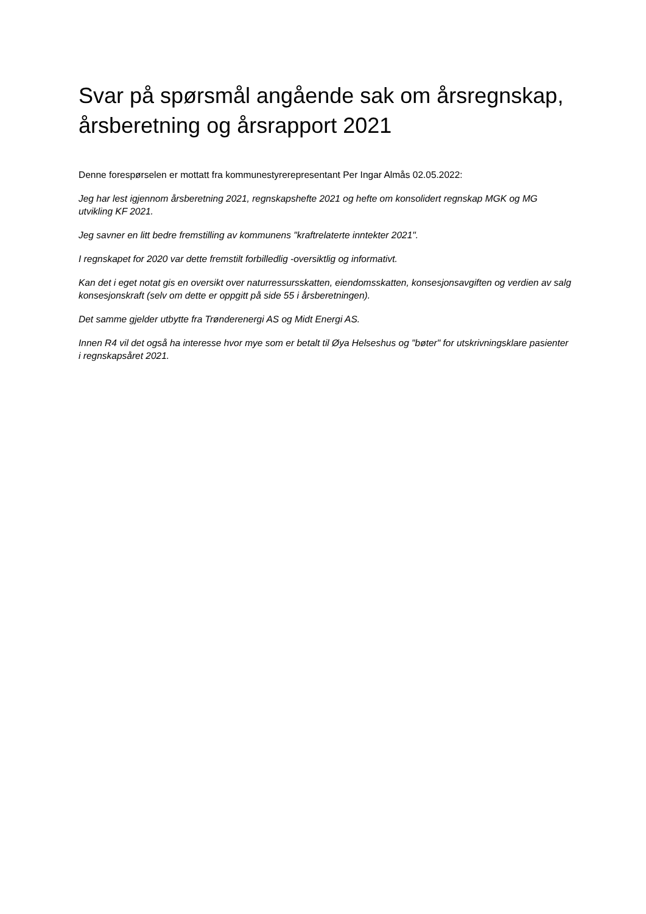Svar på spørsmål angående sak om årsregnskap, årsberetning og årsrapport 2021
Denne forespørselen er mottatt fra kommunestyrerepresentant Per Ingar Almås 02.05.2022:
Jeg har lest igjennom årsberetning 2021, regnskapshefte 2021 og hefte om konsolidert regnskap MGK og MG utvikling KF 2021.
Jeg savner en litt bedre fremstilling av kommunens "kraftrelaterte inntekter 2021".
I regnskapet for 2020 var dette fremstilt forbilledlig -oversiktlig og informativt.
Kan det i eget notat gis en oversikt over naturressursskatten, eiendomsskatten, konsesjonsavgiften og verdien av salg konsesjonskraft (selv om dette er oppgitt på side 55 i årsberetningen).
Det samme gjelder utbytte fra Trønderenergi AS og Midt Energi AS.
Innen R4 vil det også ha interesse hvor mye som er betalt til Øya Helseshus og "bøter" for utskrivningsklare pasienter i regnskapsåret 2021.